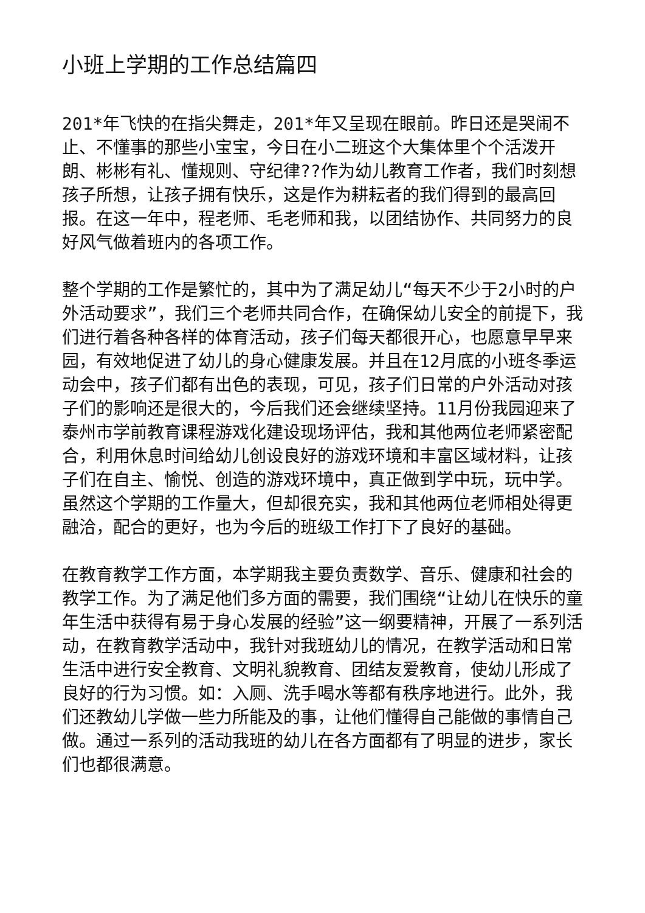小班上学期的工作总结篇四
201*年飞快的在指尖舞走，201*年又呈现在眼前。昨日还是哭闹不止、不懂事的那些小宝宝，今日在小二班这个大集体里个个活泼开朗、彬彬有礼、懂规则、守纪律??作为幼儿教育工作者，我们时刻想孩子所想，让孩子拥有快乐，这是作为耕耘者的我们得到的最高回报。在这一年中，程老师、毛老师和我，以团结协作、共同努力的良好风气做着班内的各项工作。
整个学期的工作是繁忙的，其中为了满足幼儿“每天不少于2小时的户外活动要求”，我们三个老师共同合作，在确保幼儿安全的前提下，我们进行着各种各样的体育活动，孩子们每天都很开心，也愿意早早来园，有效地促进了幼儿的身心健康发展。并且在12月底的小班冬季运动会中，孩子们都有出色的表现，可见，孩子们日常的户外活动对孩子们的影响还是很大的，今后我们还会继续坚持。11月份我园迎来了泰州市学前教育课程游戏化建设现场评估，我和其他两位老师紧密配合，利用休息时间给幼儿创设良好的游戏环境和丰富区域材料，让孩子们在自主、愉悦、创造的游戏环境中，真正做到学中玩，玩中学。虽然这个学期的工作量大，但却很充实，我和其他两位老师相处得更融洽，配合的更好，也为今后的班级工作打下了良好的基础。
在教育教学工作方面，本学期我主要负责数学、音乐、健康和社会的教学工作。为了满足他们多方面的需要，我们围绕“让幼儿在快乐的童年生活中获得有易于身心发展的经验”这一纲要精神，开展了一系列活动，在教育教学活动中，我针对我班幼儿的情况，在教学活动和日常生活中进行安全教育、文明礼貌教育、团结友爱教育，使幼儿形成了良好的行为习惯。如：入厕、洗手喝水等都有秩序地进行。此外，我们还教幼儿学做一些力所能及的事，让他们懂得自己能做的事情自己做。通过一系列的活动我班的幼儿在各方面都有了明显的进步，家长们也都很满意。